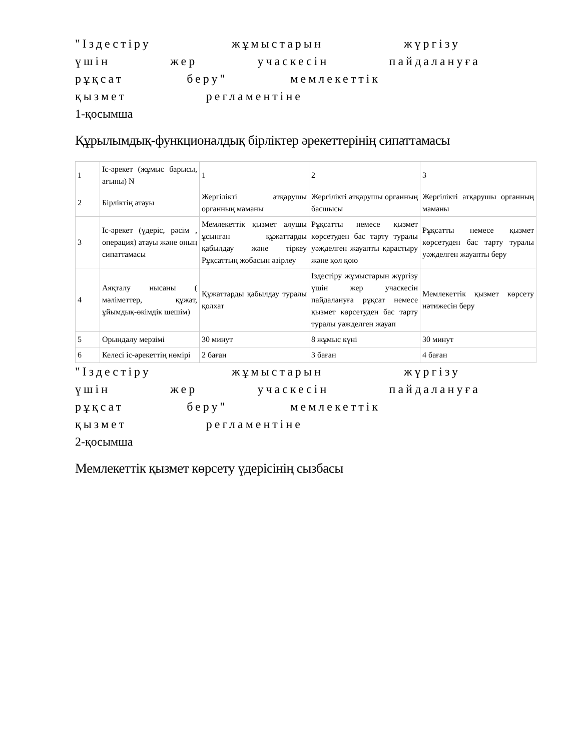"Іздестіру жұмыстарын жүргізу
үшін жер учаскесін пайдалануға
рұқсат беру" мемлекеттік
қызмет регламентіне
1-қосымша
Құрылымдық-функционалдық бірліктер әрекеттерінің сипаттамасы
| 1 | Іс-әрекет (жұмыс барысы, ағыны) N | 1 | 2 | 3 |
| 2 | Бірліктің атауы | Жергілікті атқарушы органның маманы | Жергілікті атқарушы органның басшысы | Жергілікті атқарушы органның маманы |
| 3 | Іс-әрекет (үдеріс, рәсім , операция) атауы және оның сипаттамасы | Мемлекеттік қызмет алушы ұсынған құжаттарды қабылдау және тіркеу Рұқсаттың жобасын әзірлеу | Рұқсатты немесе қызмет көрсетуден бас тарту туралы уәжделген жауапты қарастыру және қол қою | Рұқсатты немесе қызмет көрсетуден бас тарту туралы уәжделген жауапты беру |
| 4 | Аяқталу нысаны ( мәліметтер, құжат, ұйымдық-өкімдік шешім) | Құжаттарды қабылдау туралы қолхат | Іздестіру жұмыстарын жүргізу үшін жер учаскесін пайдалануға рұқсат немесе қызмет көрсетуден бас тарту туралы уәжделген жауап | Мемлекеттік қызмет көрсету нәтижесін беру |
| 5 | Орындалу мерзімі | 30 минут | 8 жұмыс күні | 30 минут |
| 6 | Келесі іс-әрекеттің нөмірі | 2 баған | 3 баған | 4 баған |
"Іздестіру жұмыстарын жүргізу
үшін жер учаскесін пайдалануға
рұқсат беру" мемлекеттік
қызмет регламентіне
2-қосымша
Мемлекеттік қызмет көрсету үдерісінің сызбасы